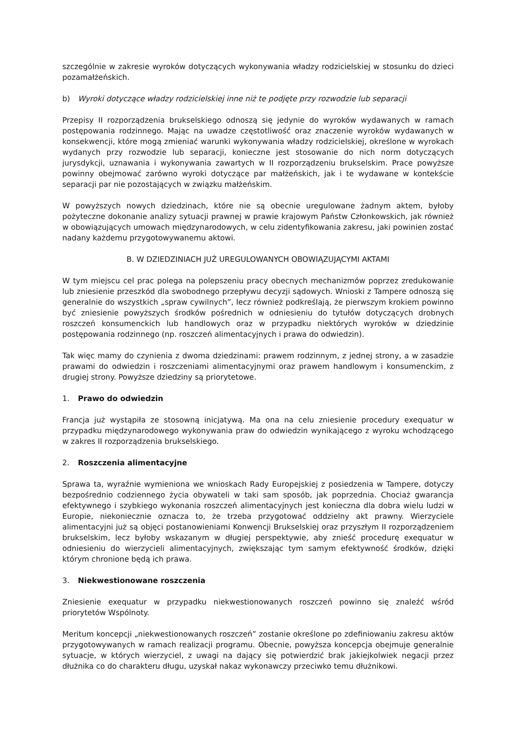szczególnie w zakresie wyroków dotyczących wykonywania władzy rodzicielskiej w stosunku do dzieci pozamałżeńskich.
b) Wyroki dotyczące władzy rodzicielskiej inne niż te podjęte przy rozwodzie lub separacji
Przepisy II rozporządzenia brukselskiego odnoszą się jedynie do wyroków wydawanych w ramach postępowania rodzinnego. Mając na uwadze częstotliwość oraz znaczenie wyroków wydawanych w konsekwencji, które mogą zmieniać warunki wykonywania władzy rodzicielskiej, określone w wyrokach wydanych przy rozwodzie lub separacji, konieczne jest stosowanie do nich norm dotyczących jurysdykcji, uznawania i wykonywania zawartych w II rozporządzeniu brukselskim. Prace powyższe powinny obejmować zarówno wyroki dotyczące par małżeńskich, jak i te wydawane w kontekście separacji par nie pozostających w związku małżeńskim.
W powyższych nowych dziedzinach, które nie są obecnie uregulowane żadnym aktem, byłoby pożyteczne dokonanie analizy sytuacji prawnej w prawie krajowym Państw Członkowskich, jak również w obowiązujących umowach międzynarodowych, w celu zidentyfikowania zakresu, jaki powinien zostać nadany każdemu przygotowywanemu aktowi.
B. W DZIEDZINIACH JUŻ UREGULOWANYCH OBOWIĄZUJĄCYMI AKTAMI
W tym miejscu cel prac polega na polepszeniu pracy obecnych mechanizmów poprzez zredukowanie lub zniesienie przeszkód dla swobodnego przepływu decyzji sądowych. Wnioski z Tampere odnoszą się generalnie do wszystkich „spraw cywilnych”, lecz również podkreślają, że pierwszym krokiem powinno być zniesienie powyższych środków pośrednich w odniesieniu do tytułów dotyczących drobnych roszczeń konsumenckich lub handlowych oraz w przypadku niektórych wyroków w dziedzinie postępowania rodzinnego (np. roszczeń alimentacyjnych i prawa do odwiedzin).
Tak więc mamy do czynienia z dwoma dziedzinami: prawem rodzinnym, z jednej strony, a w zasadzie prawami do odwiedzin i roszczeniami alimentacyjnymi oraz prawem handlowym i konsumenckim, z drugiej strony. Powyższe dziedziny są priorytetowe.
1. Prawo do odwiedzin
Francja już wystąpiła ze stosowną inicjatywą. Ma ona na celu zniesienie procedury exequatur w przypadku międzynarodowego wykonywania praw do odwiedzin wynikającego z wyroku wchodzącego w zakres II rozporządzenia brukselskiego.
2. Roszczenia alimentacyjne
Sprawa ta, wyraźnie wymieniona we wnioskach Rady Europejskiej z posiedzenia w Tampere, dotyczy bezpośrednio codziennego życia obywateli w taki sam sposób, jak poprzednia. Chociaż gwarancja efektywnego i szybkiego wykonania roszczeń alimentacyjnych jest konieczna dla dobra wielu ludzi w Europie, niekoniecznie oznacza to, że trzeba przygotować oddzielny akt prawny. Wierzyciele alimentacyjni już są objęci postanowieniami Konwencji Brukselskiej oraz przyszłym II rozporządzeniem brukselskim, lecz byłoby wskazanym w długiej perspektywie, aby znieść procedurę exequatur w odniesieniu do wierzycieli alimentacyjnych, zwiększając tym samym efektywność środków, dzięki którym chronione będą ich prawa.
3. Niekwestionowane roszczenia
Zniesienie exequatur w przypadku niekwestionowanych roszczeń powinno się znaleźć wśród priorytetów Wspólnoty.
Meritum koncepcji „niekwestionowanych roszczeń” zostanie określone po zdefiniowaniu zakresu aktów przygotowywanych w ramach realizacji programu. Obecnie, powyższa koncepcja obejmuje generalnie sytuacje, w których wierzyciel, z uwagi na dający się potwierdzić brak jakiejkolwiek negacji przez dłużnika co do charakteru długu, uzyskał nakaz wykonawczy przeciwko temu dłużnikowi.